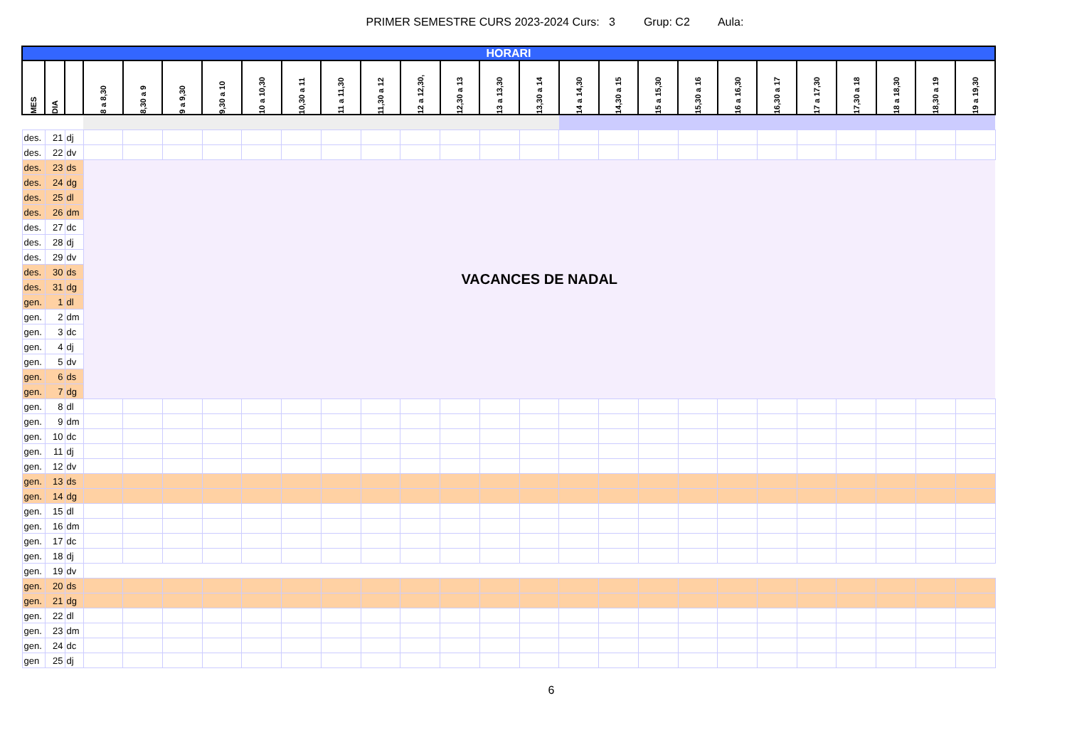PRIMER SEMESTRE CURS 2023-2024 Curs: 3 Grup: C2 Aula:
| HORARI | | | | | | | | | | | | | | | | | | | | | | | | | |
| --- | --- | --- | --- | --- | --- | --- | --- | --- | --- | --- | --- | --- | --- | --- | --- | --- | --- | --- | --- | --- | --- | --- | --- | --- | --- |
| MES | DIA | | 8 a 8,30 | 8,30 a 9 | 9 a 9,30 | 9,30 a 10 | 10 a 10,30 | 10,30 a 11 | 11 a 11,30 | 11,30 a 12 | 12 a 12,30, | 12,30 a 13 | 13 a 13,30 | 13,30 a 14 | 14 a 14,30 | 14,30 a 15 | 15 a 15,30 | 15,30 a 16 | 16 a 16,30 | 16,30 a 17 | 17 a 17,30 | 17,30 a 18 | 18 a 18,30 | 18,30 a 19 | 19 a 19,30 |
| des. | 21 | dj | | | | | | | | | | | | | | | | | | | | | | | |
| des. | 22 | dv | | | | | | | | | | | | | | | | | | | | | | | |
| des. | 23 | ds | VACANCES DE NADAL | | | | | | | | | | | | | | | | | | | | | | |
| des. | 24 | dg | | | | | | | | | | | | | | | | | | | | | | | |
| des. | 25 | dl | | | | | | | | | | | | | | | | | | | | | | | |
| des. | 26 | dm | | | | | | | | | | | | | | | | | | | | | | | |
| des. | 27 | dc | | | | | | | | | | | | | | | | | | | | | | | |
| des. | 28 | dj | | | | | | | | | | | | | | | | | | | | | | | |
| des. | 29 | dv | | | | | | | | | | | | | | | | | | | | | | | |
| des. | 30 | ds | | | | | | | | | | | | | | | | | | | | | | | |
| des. | 31 | dg | | | | | | | | | | | | | | | | | | | | | | | |
| gen. | 1 | dl | | | | | | | | | | | | | | | | | | | | | | | |
| gen. | 2 | dm | | | | | | | | | | | | | | | | | | | | | | | |
| gen. | 3 | dc | | | | | | | | | | | | | | | | | | | | | | | |
| gen. | 4 | dj | | | | | | | | | | | | | | | | | | | | | | | |
| gen. | 5 | dv | | | | | | | | | | | | | | | | | | | | | | | |
| gen. | 6 | ds | | | | | | | | | | | | | | | | | | | | | | | |
| gen. | 7 | dg | | | | | | | | | | | | | | | | | | | | | | | |
| gen. | 8 | dl | | | | | | | | | | | | | | | | | | | | | | | |
| gen. | 9 | dm | | | | | | | | | | | | | | | | | | | | | | | |
| gen. | 10 | dc | | | | | | | | | | | | | | | | | | | | | | | |
| gen. | 11 | dj | | | | | | | | | | | | | | | | | | | | | | | |
| gen. | 12 | dv | | | | | | | | | | | | | | | | | | | | | | | |
| gen. | 13 | ds | | | | | | | | | | | | | | | | | | | | | | | |
| gen. | 14 | dg | | | | | | | | | | | | | | | | | | | | | | | |
| gen. | 15 | dl | | | | | | | | | | | | | | | | | | | | | | | |
| gen. | 16 | dm | | | | | | | | | | | | | | | | | | | | | | | |
| gen. | 17 | dc | | | | | | | | | | | | | | | | | | | | | | | |
| gen. | 18 | dj | | | | | | | | | | | | | | | | | | | | | | | |
| gen. | 19 | dv | | | | | | | | | | | | | | | | | | | | | | | |
| gen. | 20 | ds | | | | | | | | | | | | | | | | | | | | | | | |
| gen. | 21 | dg | | | | | | | | | | | | | | | | | | | | | | | |
| gen. | 22 | dl | | | | | | | | | | | | | | | | | | | | | | | |
| gen. | 23 | dm | | | | | | | | | | | | | | | | | | | | | | | |
| gen. | 24 | dc | | | | | | | | | | | | | | | | | | | | | | | |
| gen | 25 | dj | | | | | | | | | | | | | | | | | | | | | | | |
6